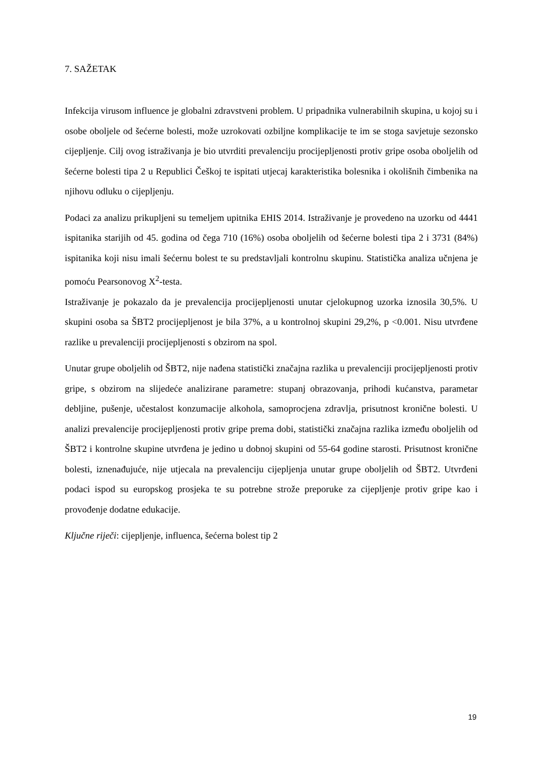7. SAŽETAK
Infekcija virusom influence je globalni zdravstveni problem. U pripadnika vulnerabilnih skupina, u kojoj su i osobe oboljele od šećerne bolesti, može uzrokovati ozbiljne komplikacije te im se stoga savjetuje sezonsko cijepljenje. Cilj ovog istraživanja je bio utvrditi prevalenciju procijepljenosti protiv gripe osoba oboljelih od šećerne bolesti tipa 2 u Republici Češkoj te ispitati utjecaj karakteristika bolesnika i okolišnih čimbenika na njihovu odluku o cijepljenju.
Podaci za analizu prikupljeni su temeljem upitnika EHIS 2014. Istraživanje je provedeno na uzorku od 4441 ispitanika starijih od 45. godina od čega 710 (16%) osoba oboljelih od šećerne bolesti tipa 2 i 3731 (84%) ispitanika koji nisu imali šećernu bolest te su predstavljali kontrolnu skupinu. Statistička analiza učnjena je pomoću Pearsonovog X<sup>2</sup>-testa.
Istraživanje je pokazalo da je prevalencija procijepljenosti unutar cjelokupnog uzorka iznosila 30,5%. U skupini osoba sa ŠBT2 procijepljenost je bila 37%, a u kontrolnoj skupini 29,2%, p <0.001. Nisu utvrđene razlike u prevalenciji procijepljenosti s obzirom na spol.
Unutar grupe oboljelih od ŠBT2, nije nađena statistički značajna razlika u prevalenciji procijepljenosti protiv gripe, s obzirom na slijedeće analizirane parametre: stupanj obrazovanja, prihodi kućanstva, parametar debljine, pušenje, učestalost konzumacije alkohola, samoprocjena zdravlja, prisutnost kronične bolesti. U analizi prevalencije procijepljenosti protiv gripe prema dobi, statistički značajna razlika između oboljelih od ŠBT2 i kontrolne skupine utvrđena je jedino u dobnoj skupini od 55-64 godine starosti. Prisutnost kronične bolesti, iznenađujuće, nije utjecala na prevalenciju cijepljenja unutar grupe oboljelih od ŠBT2. Utvrđeni podaci ispod su europskog prosjeka te su potrebne strože preporuke za cijepljenje protiv gripe kao i provođenje dodatne edukacije.
Ključne riječi: cijepljenje, influenca, šećerna bolest tip 2
19